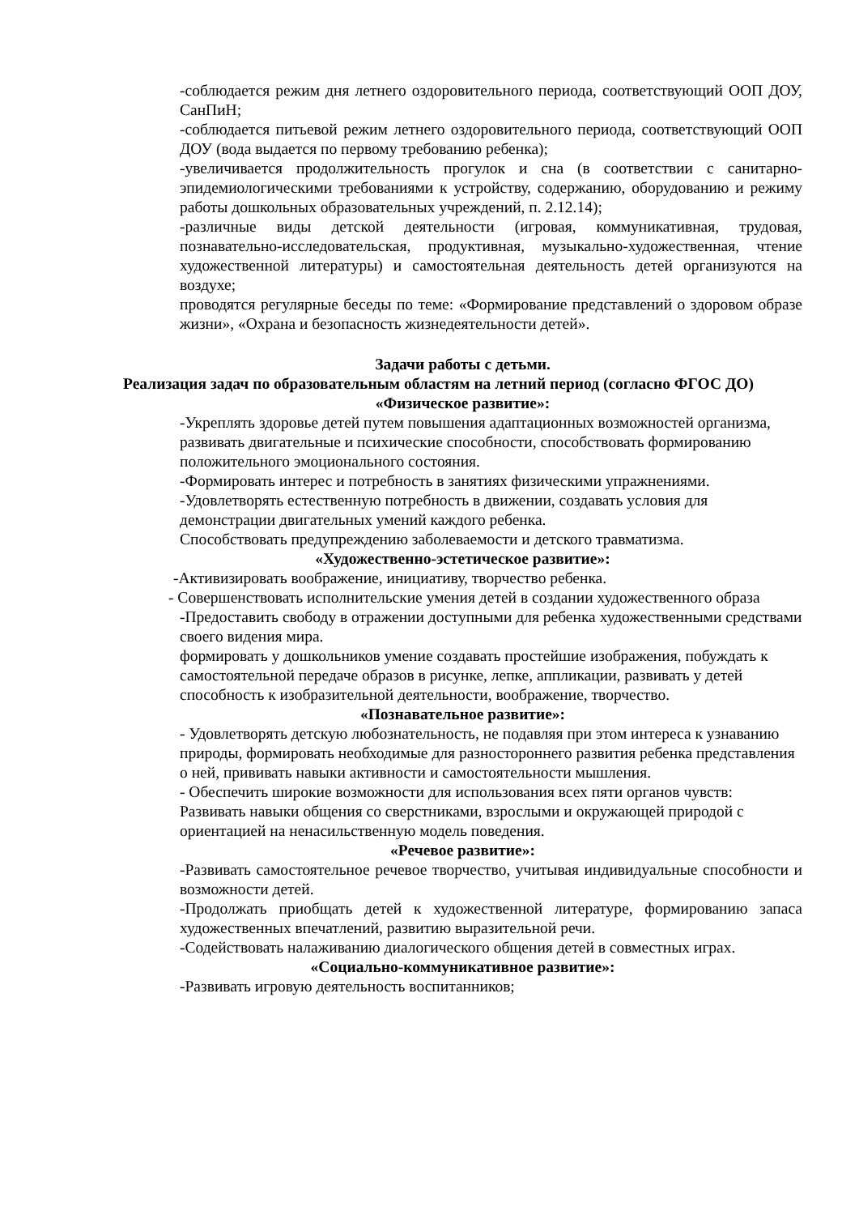-соблюдается режим дня летнего оздоровительного периода, соответствующий ООП ДОУ, СанПиН;
-соблюдается питьевой режим летнего оздоровительного периода, соответствующий ООП ДОУ (вода выдается по первому требованию ребенка);
-увеличивается продолжительность прогулок и сна (в соответствии с санитарно-эпидемиологическими требованиями к устройству, содержанию, оборудованию и режиму работы дошкольных образовательных учреждений, п. 2.12.14);
-различные виды детской деятельности (игровая, коммуникативная, трудовая, познавательно-исследовательская, продуктивная, музыкально-художественная, чтение художественной литературы) и самостоятельная деятельность детей организуются на воздухе;
проводятся регулярные беседы по теме: «Формирование представлений о здоровом образе жизни», «Охрана и безопасность жизнедеятельности детей».
Задачи работы с детьми.
Реализация задач по образовательным областям на летний период (согласно ФГОС ДО)
«Физическое развитие»:
-Укреплять здоровье детей путем повышения адаптационных возможностей организма, развивать двигательные и психические способности, способствовать формированию положительного эмоционального состояния.
-Формировать интерес и потребность в занятиях физическими упражнениями.
-Удовлетворять естественную потребность в движении, создавать условия для демонстрации двигательных умений каждого ребенка.
Способствовать предупреждению заболеваемости и детского травматизма.
«Художественно-эстетическое развитие»:
-Активизировать воображение, инициативу, творчество ребенка.
- Совершенствовать исполнительские умения детей в создании художественного образа
-Предоставить свободу в отражении доступными для ребенка художественными средствами своего видения мира.
формировать у дошкольников умение создавать простейшие изображения, побуждать к самостоятельной передаче образов в рисунке, лепке, аппликации, развивать у детей способность к изобразительной деятельности, воображение, творчество.
«Познавательное развитие»:
- Удовлетворять детскую любознательность, не подавляя при этом интереса к узнаванию природы, формировать необходимые для разностороннего развития ребенка представления о ней, прививать навыки активности и самостоятельности мышления.
- Обеспечить широкие возможности для использования всех пяти органов чувств:
Развивать навыки общения со сверстниками, взрослыми и окружающей природой с ориентацией на ненасильственную модель поведения.
«Речевое развитие»:
-Развивать самостоятельное речевое творчество, учитывая индивидуальные способности и возможности детей.
-Продолжать приобщать детей к художественной литературе, формированию запаса художественных впечатлений, развитию выразительной речи.
-Содействовать налаживанию диалогического общения детей в совместных играх.
«Социально-коммуникативное развитие»:
-Развивать игровую деятельность воспитанников;